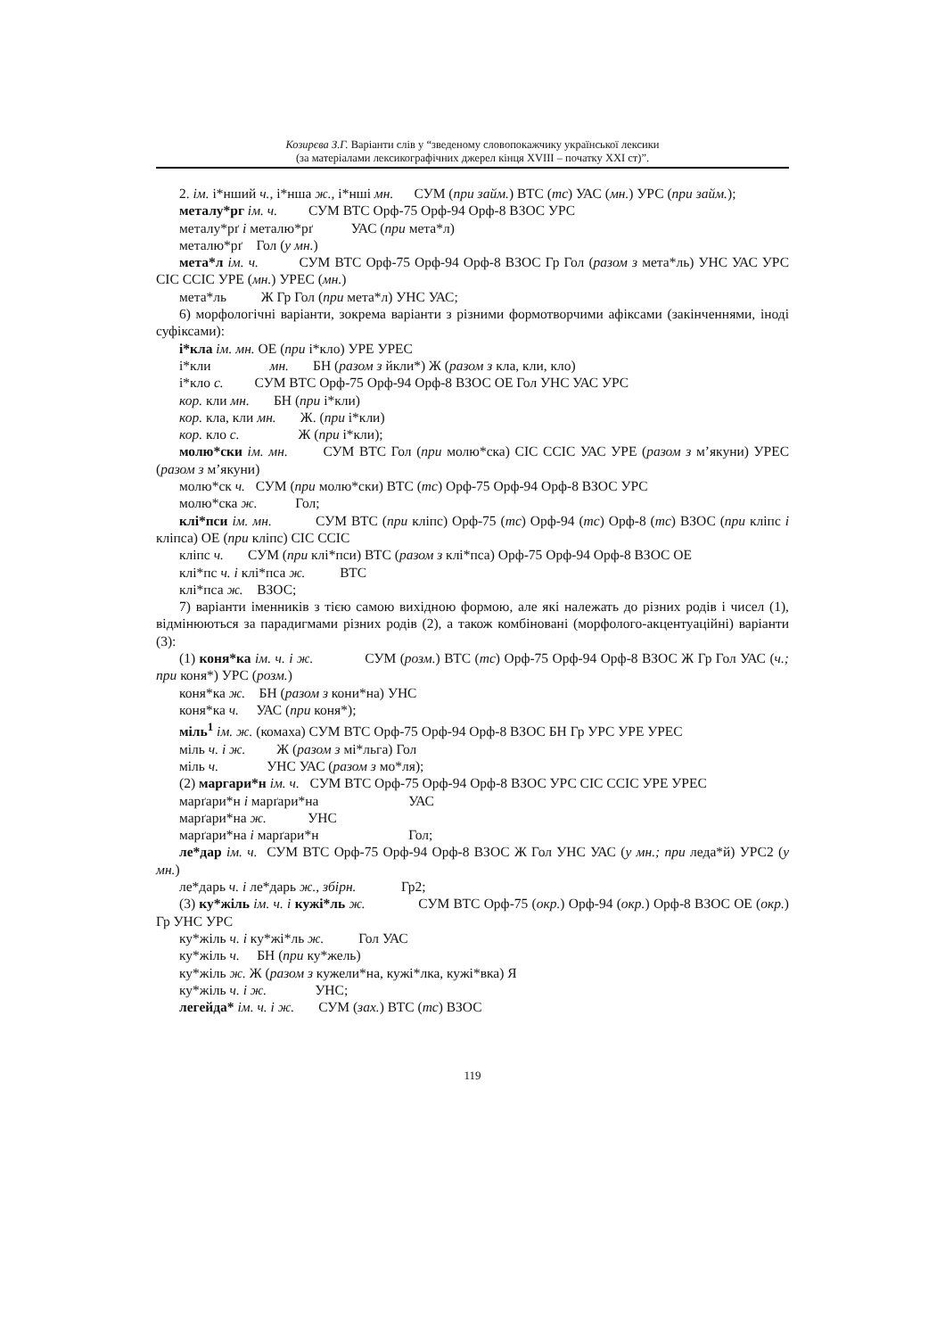Козирєва З.Г. Варіанти слів у “зведеному словопокажчику української лексики
(за матеріалами лексикографічних джерел кінця XVIII – початку XXI ст)”.
2. ім. і*нший ч., і*нша ж., і*нші мн. СУМ (при займ.) ВТС (тс) УАС (мн.) УРС (при займ.);
металу*рг ім. ч. СУМ ВТС Орф-75 Орф-94 Орф-8 ВЗОС УРС
металу*рґ і металю*рґ УАС (при мета*л)
металю*рґ Гол (у мн.)
мета*л ім. ч. СУМ ВТС Орф-75 Орф-94 Орф-8 ВЗОС Гр Гол (разом з мета*ль) УНС УАС УРС СІС ССІС УРЕ (мн.) УРЕС (мн.)
мета*ль Ж Гр Гол (при мета*л) УНС УАС;
6) морфологічні варіанти, зокрема варіанти з різними формотворчими афіксами (закінченнями, іноді суфіксами):
і*кла ім. мн. ОЕ (при і*кло) УРЕ УРЕС
і*кли мн. БН (разом з йкли*) Ж (разом з кла, кли, кло)
і*кло с. СУМ ВТС Орф-75 Орф-94 Орф-8 ВЗОС ОЕ Гол УНС УАС УРС
кор. кли мн. БН (при і*кли)
кор. кла, кли мн. Ж. (при і*кли)
кор. кло с. Ж (при і*кли);
молю*ски ім. мн. СУМ ВТС Гол (при молю*ска) СІС ССІС УАС УРЕ (разом з м’якуни) УРЕС (разом з м’якуни)
молю*ск ч. СУМ (при молю*ски) ВТС (тс) Орф-75 Орф-94 Орф-8 ВЗОС УРС
молю*ска ж. Гол;
клі*пси ім. мн. СУМ ВТС (при кліпс) Орф-75 (тс) Орф-94 (тс) Орф-8 (тс) ВЗОС (при кліпс і кліпса) ОЕ (при кліпс) СІС ССІС
кліпс ч. СУМ (при клі*пси) ВТС (разом з клі*пса) Орф-75 Орф-94 Орф-8 ВЗОС ОЕ
клі*пс ч. і клі*пса ж. ВТС
клі*пса ж. ВЗОС;
7) варіанти іменників з тією самою вихідною формою, але які належать до різних родів і чисел (1), відмінюються за парадигмами різних родів (2), а також комбіновані (морфолого-акцентуаційні) варіанти (3):
(1) коня*ка ім. ч. і ж. СУМ (розм.) ВТС (тс) Орф-75 Орф-94 Орф-8 ВЗОС Ж Гр Гол УАС (ч.; при коня*) УРС (розм.)
коня*ка ж. БН (разом з кони*на) УНС
коня*ка ч. УАС (при коня*);
міль<sup>1</sup> ім. ж. (комаха) СУМ ВТС Орф-75 Орф-94 Орф-8 ВЗОС БН Гр УРС УРЕ УРЕС
міль ч. і ж. Ж (разом з мі*льга) Гол
міль ч. УНС УАС (разом з мо*ля);
(2) маргари*н ім. ч. СУМ ВТС Орф-75 Орф-94 Орф-8 ВЗОС УРС СІС ССІС УРЕ УРЕС
марґари*н і марґари*на УАС
марґари*на ж. УНС
марґари*на і марґари*н Гол;
ле*дар ім. ч. СУМ ВТС Орф-75 Орф-94 Орф-8 ВЗОС Ж Гол УНС УАС (у мн.; при леда*й) УРС2 (у мн.)
ле*дарь ч. і ле*дарь ж., збірн. Гр2;
(3) ку*жіль ім. ч. і кужі*ль ж. СУМ ВТС Орф-75 (окр.) Орф-94 (окр.) Орф-8 ВЗОС ОЕ (окр.) Гр УНС УРС
ку*жіль ч. і ку*жі*ль ж. Гол УАС
ку*жіль ч. БН (при ку*жель)
ку*жіль ж. Ж (разом з кужели*на, кужі*лка, кужі*вка) Я
ку*жіль ч. і ж. УНС;
легейда* ім. ч. і ж. СУМ (зах.) ВТС (тс) ВЗОС
119